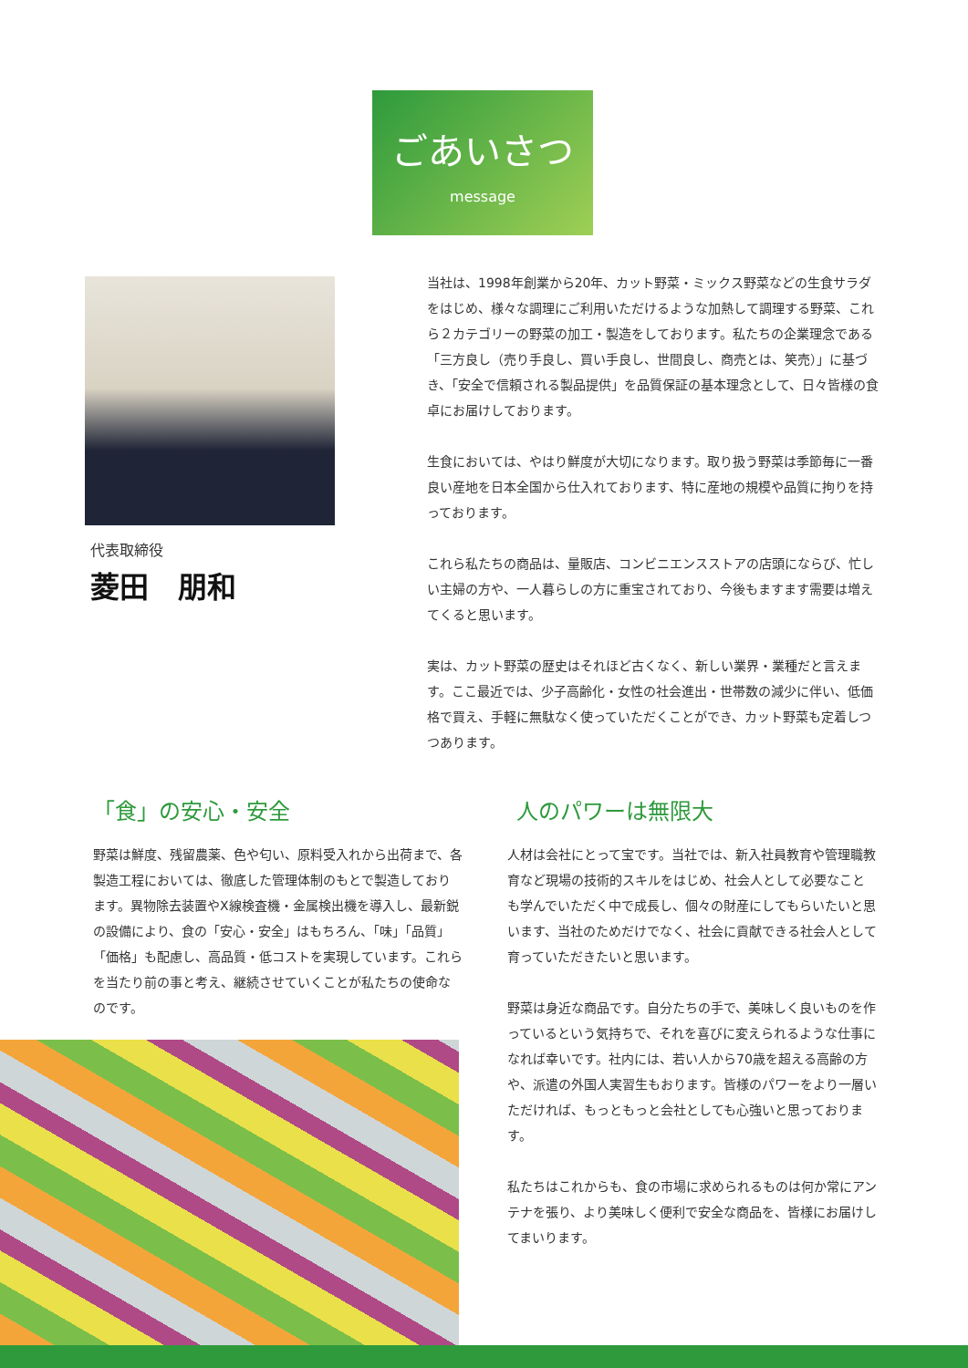ごあいさつ
message
代表取締役
菱田　朋和
当社は、1998年創業から20年、カット野菜・ミックス野菜などの生食サラダをはじめ、様々な調理にご利用いただけるような加熱して調理する野菜、これら２カテゴリーの野菜の加工・製造をしております。私たちの企業理念である「三方良し（売り手良し、買い手良し、世間良し、商売とは、笑売）」に基づき、「安全で信頼される製品提供」を品質保証の基本理念として、日々皆様の食卓にお届けしております。
生食においては、やはり鮮度が大切になります。取り扱う野菜は季節毎に一番良い産地を日本全国から仕入れております、特に産地の規模や品質に拘りを持っております。
これら私たちの商品は、量販店、コンビニエンスストアの店頭にならび、忙しい主婦の方や、一人暮らしの方に重宝されており、今後もますます需要は増えてくると思います。
実は、カット野菜の歴史はそれほど古くなく、新しい業界・業種だと言えます。ここ最近では、少子高齢化・女性の社会進出・世帯数の減少に伴い、低価格で買え、手軽に無駄なく使っていただくことができ、カット野菜も定着しつつあります。
「食」の安心・安全
野菜は鮮度、残留農薬、色や匂い、原料受入れから出荷まで、各製造工程においては、徹底した管理体制のもとで製造しております。異物除去装置やX線検査機・金属検出機を導入し、最新鋭の設備により、食の「安心・安全」はもちろん、「味」「品質」「価格」も配慮し、高品質・低コストを実現しています。これらを当たり前の事と考え、継続させていくことが私たちの使命なのです。
人のパワーは無限大
人材は会社にとって宝です。当社では、新入社員教育や管理職教育など現場の技術的スキルをはじめ、社会人として必要なことも学んでいただく中で成長し、個々の財産にしてもらいたいと思います、当社のためだけでなく、社会に貢献できる社会人として育っていただきたいと思います。
野菜は身近な商品です。自分たちの手で、美味しく良いものを作っているという気持ちで、それを喜びに変えられるような仕事になれば幸いです。社内には、若い人から70歳を超える高齢の方や、派遣の外国人実習生もおります。皆様のパワーをより一層いただければ、もっともっと会社としても心強いと思っております。
私たちはこれからも、食の市場に求められるものは何か常にアンテナを張り、より美味しく便利で安全な商品を、皆様にお届けしてまいります。